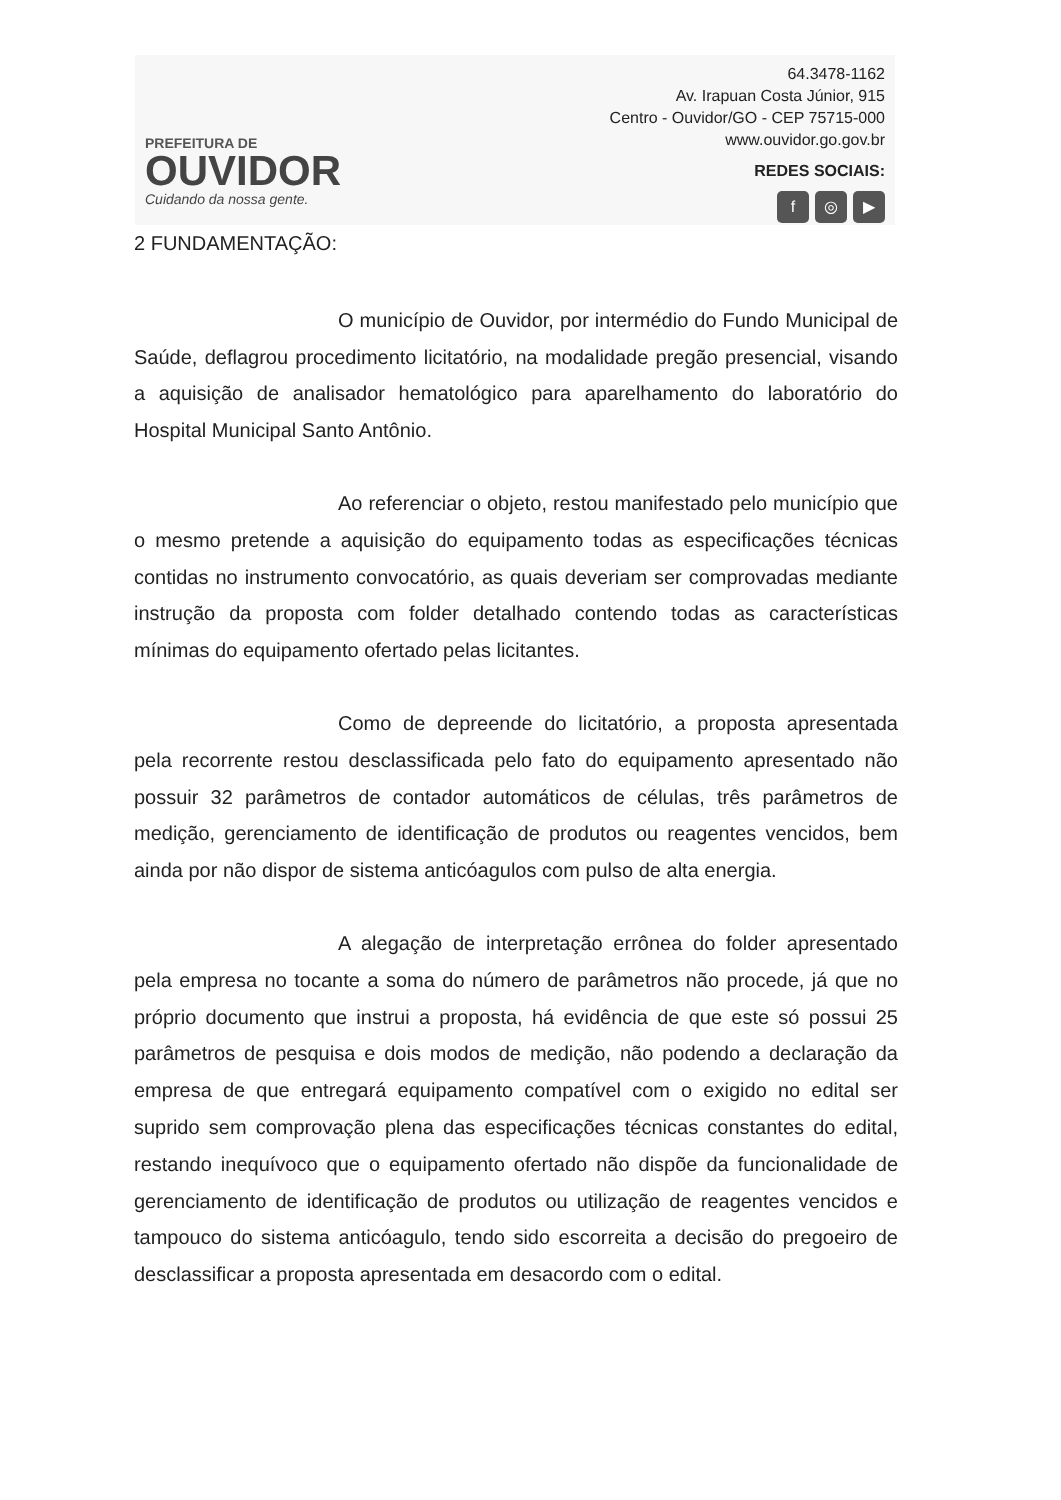PREFEITURA DE
OUVIDOR
Cuidando da nossa gente.
64.3478-1162
Av. Irapuan Costa Júnior, 915
Centro - Ouvidor/GO - CEP 75715-000
www.ouvidor.go.gov.br
REDES SOCIAIS:
f ◎ ▶
2 FUNDAMENTAÇÃO:
O município de Ouvidor, por intermédio do Fundo Municipal de Saúde, deflagrou procedimento licitatório, na modalidade pregão presencial, visando a aquisição de analisador hematológico para aparelhamento do laboratório do Hospital Municipal Santo Antônio.
Ao referenciar o objeto, restou manifestado pelo município que o mesmo pretende a aquisição do equipamento todas as especificações técnicas contidas no instrumento convocatório, as quais deveriam ser comprovadas mediante instrução da proposta com folder detalhado contendo todas as características mínimas do equipamento ofertado pelas licitantes.
Como de depreende do licitatório, a proposta apresentada pela recorrente restou desclassificada pelo fato do equipamento apresentado não possuir 32 parâmetros de contador automáticos de células, três parâmetros de medição, gerenciamento de identificação de produtos ou reagentes vencidos, bem ainda por não dispor de sistema anticóagulos com pulso de alta energia.
A alegação de interpretação errônea do folder apresentado pela empresa no tocante a soma do número de parâmetros não procede, já que no próprio documento que instrui a proposta, há evidência de que este só possui 25 parâmetros de pesquisa e dois modos de medição, não podendo a declaração da empresa de que entregará equipamento compatível com o exigido no edital ser suprido sem comprovação plena das especificações técnicas constantes do edital, restando inequívoco que o equipamento ofertado não dispõe da funcionalidade de gerenciamento de identificação de produtos ou utilização de reagentes vencidos e tampouco do sistema anticóagulo, tendo sido escorreita a decisão do pregoeiro de desclassificar a proposta apresentada em desacordo com o edital.